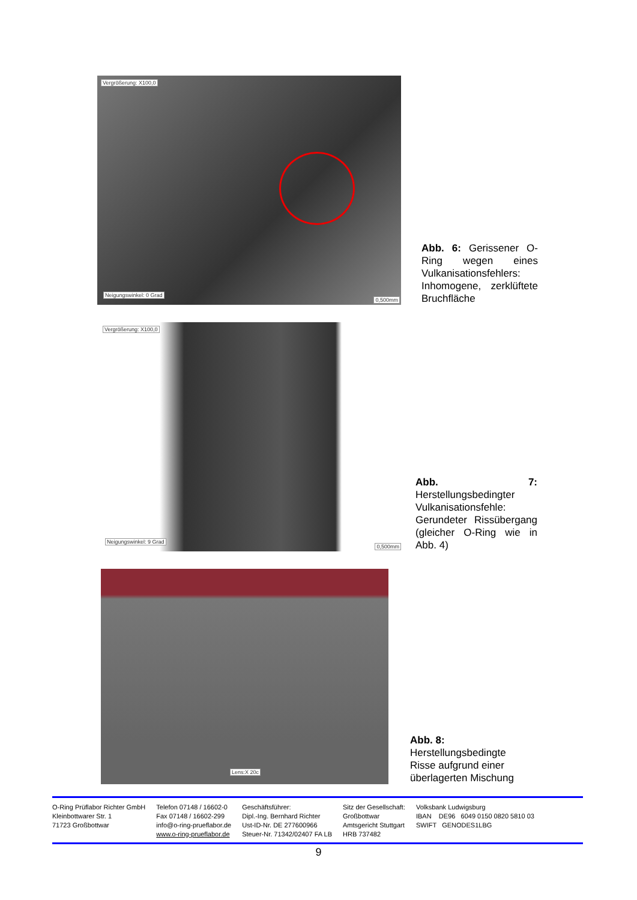Vergrößerung: X100,0
Neigungswinkel: 0 Grad
0,500mm
Abb. 6: Gerissener O-Ring wegen eines Vulkanisationsfehlers: Inhomogene, zerklüftete Bruchfläche
Vergrößerung: X100,0
Neigungswinkel: 9 Grad
0,500mm
Abb. 7: Herstellungsbedingter Vulkanisationsfehle: Gerundeter Rissübergang (gleicher O-Ring wie in Abb. 4)
Lens:X 20c
Abb. 8: Herstellungsbedingte Risse aufgrund einer überlagerten Mischung
O-Ring Prüflabor Richter GmbH
Kleinbottwarer Str. 1
71723 Großbottwar
Telefon 07148 / 16602-0
Fax 07148 / 16602-299
info@o-ring-prueflabor.de
www.o-ring-prueflabor.de
Geschäftsführer:
Dipl.-Ing. Bernhard Richter
Ust-ID-Nr. DE 277600966
Steuer-Nr. 71342/02407 FA LB
Sitz der Gesellschaft:
Großbottwar
Amtsgericht Stuttgart
HRB 737482
Volksbank Ludwigsburg
IBAN DE96 6049 0150 0820 5810 03
SWIFT GENODES1LBG
9